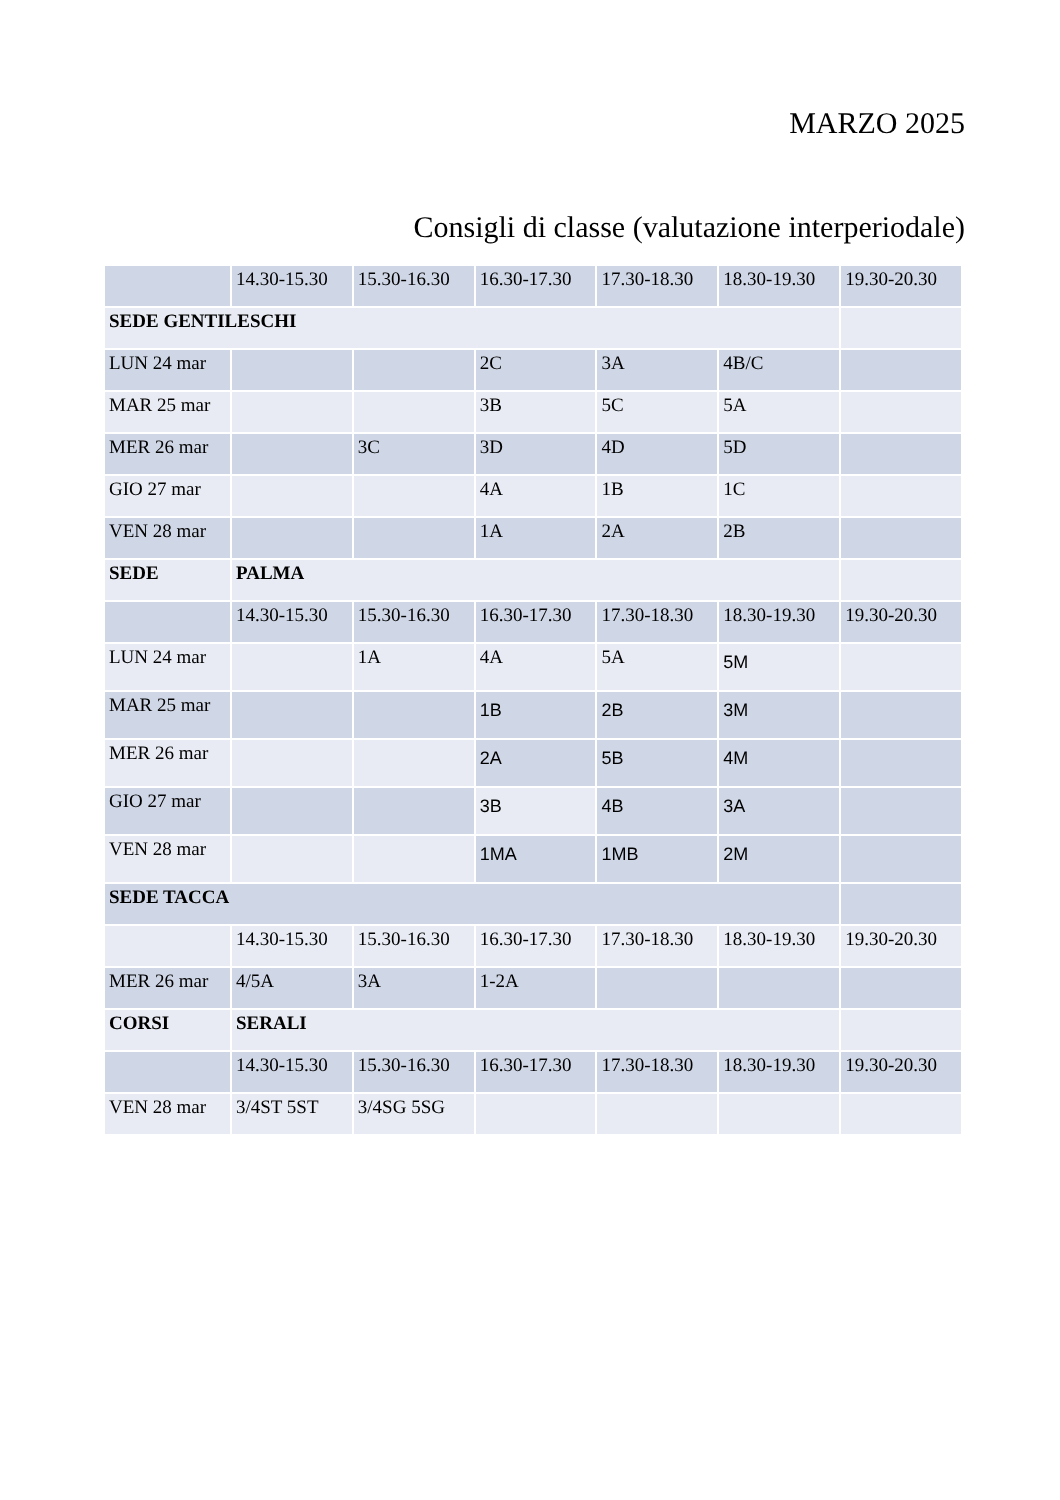MARZO 2025
Consigli di classe (valutazione interperiodale)
| | 14.30-15.30 | 15.30-16.30 | 16.30-17.30 | 17.30-18.30 | 18.30-19.30 | 19.30-20.30 |
| --- | --- | --- | --- | --- | --- | --- |
| SEDE GENTILESCHI | | | | | | |
| LUN 24 mar | | | 2C | 3A | 4B/C | |
| MAR 25 mar | | | 3B | 5C | 5A | |
| MER 26 mar | | 3C | 3D | 4D | 5D | |
| GIO 27 mar | | | 4A | 1B | 1C | |
| VEN 28 mar | | | 1A | 2A | 2B | |
| SEDE | PALMA | | | | | |
| | 14.30-15.30 | 15.30-16.30 | 16.30-17.30 | 17.30-18.30 | 18.30-19.30 | 19.30-20.30 |
| LUN 24 mar | | 1A | 4A | 5A | 5M | |
| MAR 25 mar | | | 1B | 2B | 3M | |
| MER 26 mar | | | 2A | 5B | 4M | |
| GIO 27 mar | | | 3B | 4B | 3A | |
| VEN 28 mar | | | 1MA | 1MB | 2M | |
| SEDE TACCA | | | | | | |
| | 14.30-15.30 | 15.30-16.30 | 16.30-17.30 | 17.30-18.30 | 18.30-19.30 | 19.30-20.30 |
| MER 26 mar | 4/5A | 3A | 1-2A | | | |
| CORSI | SERALI | | | | | |
| | 14.30-15.30 | 15.30-16.30 | 16.30-17.30 | 17.30-18.30 | 18.30-19.30 | 19.30-20.30 |
| VEN 28 mar | 3/4ST 5ST | 3/4SG 5SG | | | | |